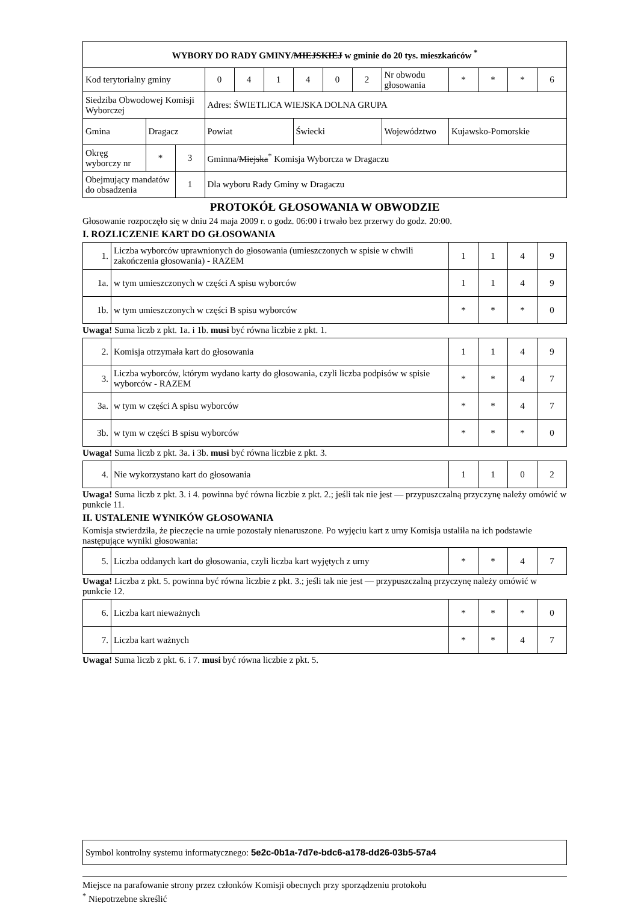| WYBORY DO RADY GMINY/ MIEJSKIEJ w gminie do 20 tys. mieszkańców <sup>*</sup> | | | | | | | | | | | | | |
| --- | --- | --- | --- | --- | --- | --- | --- | --- | --- | --- | --- | --- | --- |
| Kod terytorialny gminy | | | 0 | 4 | 1 | 4 | 0 | 2 | Nr obwodu głosowania | * | * | * | 6 |
| Siedziba Obwodowej Komisji Wyborczej | | | Adres: ŚWIETLICA WIEJSKA DOLNA GRUPA | | | | | | | | | | |
| Gmina | Dragacz | | Powiat | | | Świecki | | | Województwo | Kujawsko-Pomorskie | | | |
| Okręg wyborczy nr | * | 3 | Gminna/ Miejska<sup>*</sup> Komisja Wyborcza w Dragaczu | | | | | | | | | | |
| Obejmujący mandatów do obsadzenia | | 1 | Dla wyboru Rady Gminy w Dragaczu | | | | | | | | | | |
PROTOKÓŁ GŁOSOWANIA W OBWODZIE
Głosowanie rozpoczęło się w dniu 24 maja 2009 r. o godz. 06:00 i trwało bez przerwy do godz. 20:00.
I. ROZLICZENIE KART DO GŁOSOWANIA
| 1. | Liczba wyborców uprawnionych do głosowania (umieszczonych w spisie w chwili zakończenia głosowania) - RAZEM | 1 | 1 | 4 | 9 |
| 1a. | w tym umieszczonych w części A spisu wyborców | 1 | 1 | 4 | 9 |
| 1b. | w tym umieszczonych w części B spisu wyborców | * | * | * | 0 |
Uwaga! Suma liczb z pkt. 1a. i 1b. musi być równa liczbie z pkt. 1.
| 2. | Komisja otrzymała kart do głosowania | 1 | 1 | 4 | 9 |
| 3. | Liczba wyborców, którym wydano karty do głosowania, czyli liczba podpisów w spisie wyborców - RAZEM | * | * | 4 | 7 |
| 3a. | w tym w części A spisu wyborców | * | * | 4 | 7 |
| 3b. | w tym w części B spisu wyborców | * | * | * | 0 |
Uwaga! Suma liczb z pkt. 3a. i 3b. musi być równa liczbie z pkt. 3.
| 4. | Nie wykorzystano kart do głosowania | 1 | 1 | 0 | 2 |
Uwaga! Suma liczb z pkt. 3. i 4. powinna być równa liczbie z pkt. 2.; jeśli tak nie jest — przypuszczalną przyczynę należy omówić w punkcie 11.
II. USTALENIE WYNIKÓW GŁOSOWANIA
Komisja stwierdziła, że pieczęcie na urnie pozostały nienaruszone. Po wyjęciu kart z urny Komisja ustaliła na ich podstawie następujące wyniki głosowania:
| 5. | Liczba oddanych kart do głosowania, czyli liczba kart wyjętych z urny | * | * | 4 | 7 |
Uwaga! Liczba z pkt. 5. powinna być równa liczbie z pkt. 3.; jeśli tak nie jest — przypuszczalną przyczynę należy omówić w punkcie 12.
| 6. | Liczba kart nieważnych | * | * | * | 0 |
| 7. | Liczba kart ważnych | * | * | 4 | 7 |
Uwaga! Suma liczb z pkt. 6. i 7. musi być równa liczbie z pkt. 5.
| Symbol kontrolny systemu informatycznego: 5e2c-0b1a-7d7e-bdc6-a178-dd26-03b5-57a4 |
Miejsce na parafowanie strony przez członków Komisji obecnych przy sporządzeniu protokołu
<sup>*</sup> Niepotrzebne skreślić